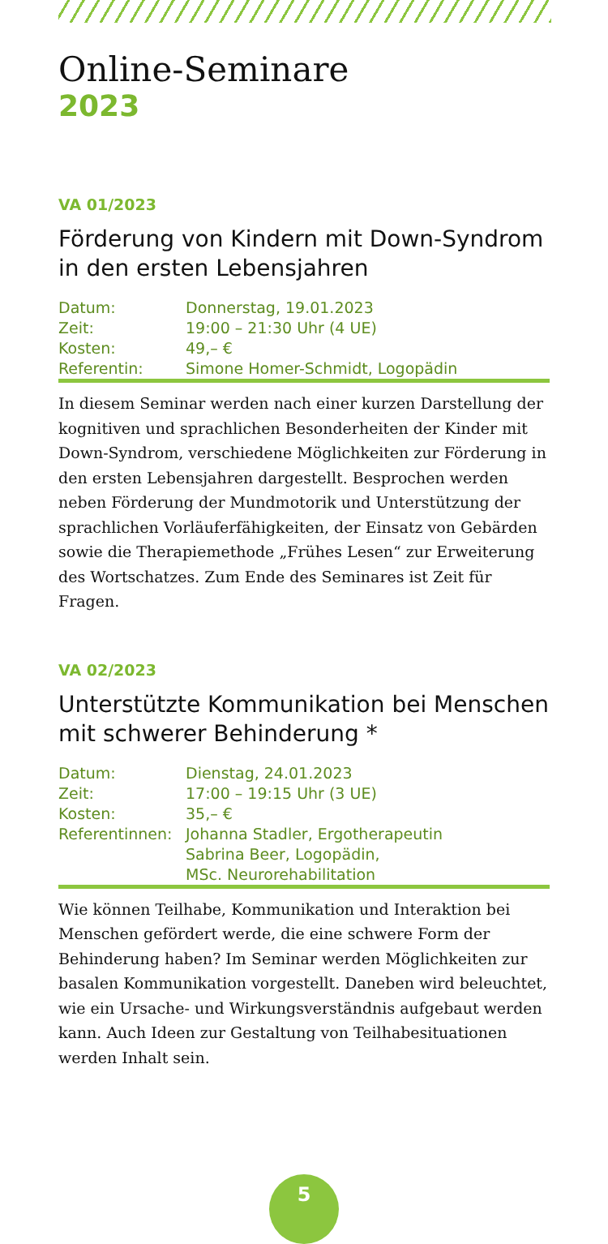Online-Seminare
2023
VA 01/2023
Förderung von Kindern mit Down-Syndrom in den ersten Lebensjahren
| Datum: | Donnerstag, 19.01.2023 |
| Zeit: | 19:00 – 21:30 Uhr (4 UE) |
| Kosten: | 49,– € |
| Referentin: | Simone Homer-Schmidt, Logopädin |
In diesem Seminar werden nach einer kurzen Darstellung der kognitiven und sprachlichen Besonderheiten der Kinder mit Down-Syndrom, verschiedene Möglichkeiten zur Förderung in den ersten Lebensjahren dargestellt. Besprochen werden neben Förderung der Mundmotorik und Unterstützung der sprachlichen Vorläuferfähigkeiten, der Einsatz von Gebärden sowie die Therapiemethode „Frühes Lesen“ zur Erweiterung des Wortschatzes. Zum Ende des Seminares ist Zeit für Fragen.
VA 02/2023
Unterstützte Kommunikation bei Menschen mit schwerer Behinderung *
| Datum: | Dienstag, 24.01.2023 |
| Zeit: | 17:00 – 19:15 Uhr (3 UE) |
| Kosten: | 35,– € |
| Referentinnen: | Johanna Stadler, Ergotherapeutin Sabrina Beer, Logopädin, MSc. Neurorehabilitation |
Wie können Teilhabe, Kommunikation und Interaktion bei Menschen gefördert werde, die eine schwere Form der Behinderung haben? Im Seminar werden Möglichkeiten zur basalen Kommunikation vorgestellt. Daneben wird beleuchtet, wie ein Ursache- und Wirkungsverständnis aufgebaut werden kann. Auch Ideen zur Gestaltung von Teilhabesituationen werden Inhalt sein.
5